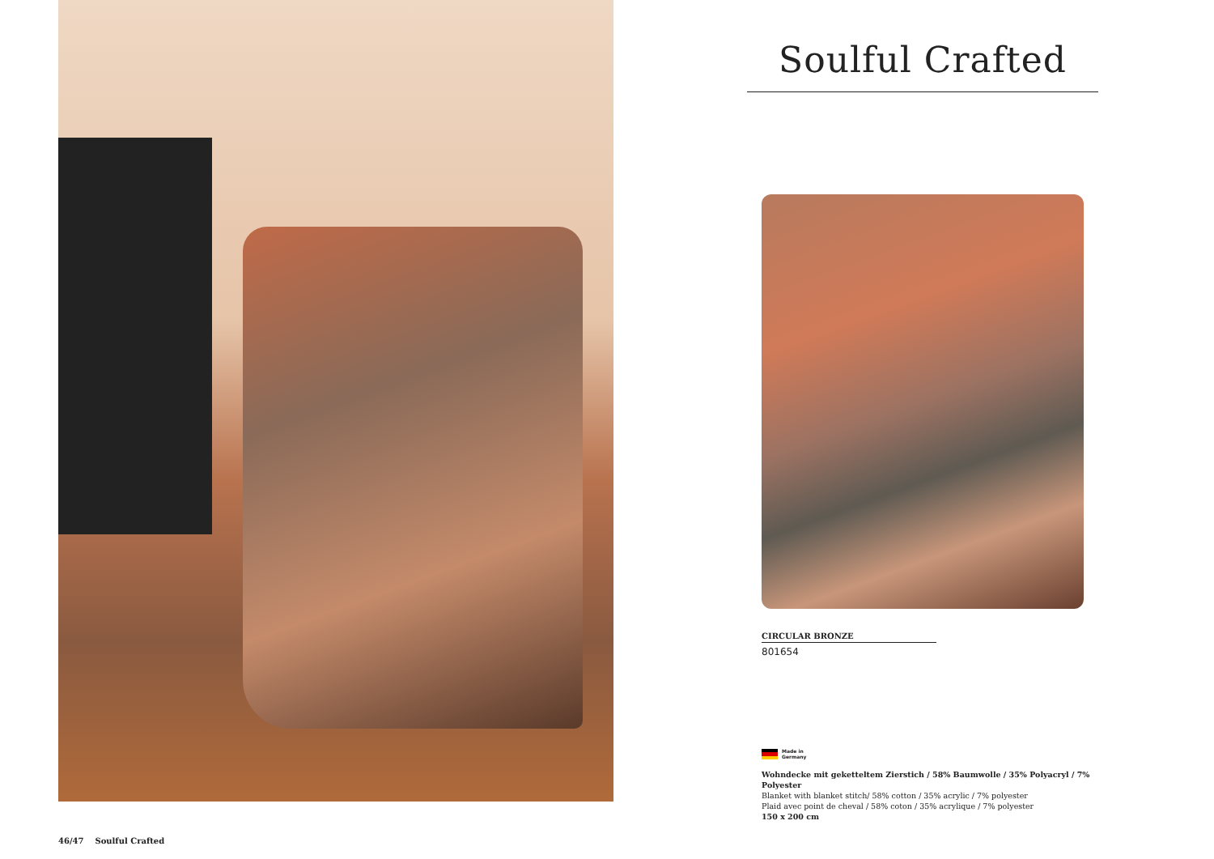Soulful Crafted
CIRCULAR BRONZE
801654
Made in
Germany
Wohndecke mit geketteltem Zierstich / 58% Baumwolle / 35% Polyacryl / 7% Polyester
Blanket with blanket stitch/ 58% cotton / 35% acrylic / 7% polyester
Plaid avec point de cheval / 58% coton / 35% acrylique / 7% polyester
150 x 200 cm
46/47 Soulful Crafted